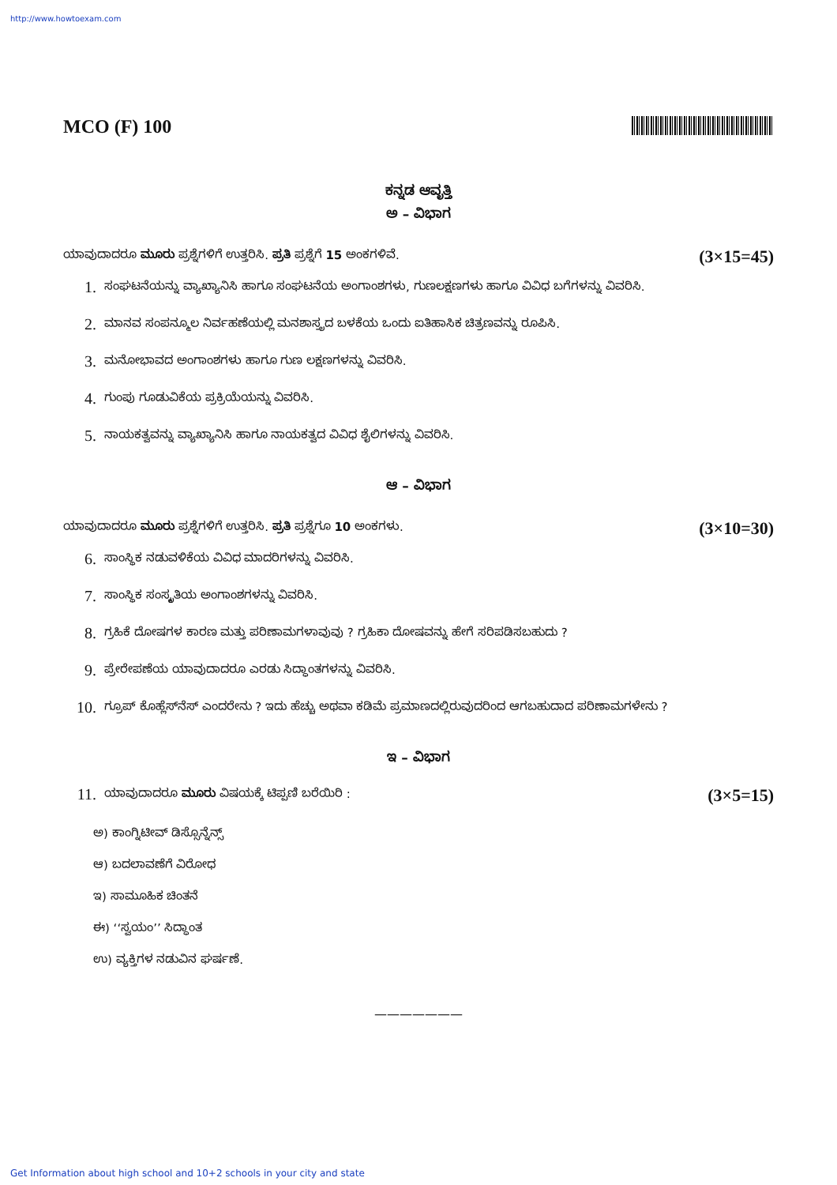http://www.howtoexam.com
MCO (F) 100
ಕನ್ನಡ ಆವೃತ್ತಿ
ಅ – ವಿಭಾಗ
ಯಾವುದಾದರೂ ಮೂರು ಪ್ರಶ್ನೆಗಳಿಗೆ ಉತ್ತರಿಸಿ. ಪ್ರತಿ ಪ್ರಶ್ನೆಗೆ 15 ಅಂಕಗಳಿವೆ. (3×15=45)
1. ಸಂಘಟನೆಯನ್ನು ವ್ಯಾಖ್ಯಾನಿಸಿ ಹಾಗೂ ಸಂಘಟನೆಯ ಅಂಗಾಂಶಗಳು, ಗುಣಲಕ್ಷಣಗಳು ಹಾಗೂ ವಿವಿಧ ಬಗೆಗಳನ್ನು ವಿವರಿಸಿ.
2. ಮಾನವ ಸಂಪನ್ಮೂಲ ನಿರ್ವಹಣೆಯಲ್ಲಿ ಮನಶಾಸ್ತ್ರದ ಬಳಕೆಯ ಒಂದು ಐತಿಹಾಸಿಕ ಚಿತ್ರಣವನ್ನು ರೂಪಿಸಿ.
3. ಮನೋಭಾವದ ಅಂಗಾಂಶಗಳು ಹಾಗೂ ಗುಣ ಲಕ್ಷಣಗಳನ್ನು ವಿವರಿಸಿ.
4. ಗುಂಪು ಗೂಡುವಿಕೆಯ ಪ್ರಕ್ರಿಯೆಯನ್ನು ವಿವರಿಸಿ.
5. ನಾಯಕತ್ವವನ್ನು ವ್ಯಾಖ್ಯಾನಿಸಿ ಹಾಗೂ ನಾಯಕತ್ವದ ವಿವಿಧ ಶೈಲಿಗಳನ್ನು ವಿವರಿಸಿ.
ಆ – ವಿಭಾಗ
ಯಾವುದಾದರೂ ಮೂರು ಪ್ರಶ್ನೆಗಳಿಗೆ ಉತ್ತರಿಸಿ. ಪ್ರತಿ ಪ್ರಶ್ನೆಗೂ 10 ಅಂಕಗಳು. (3×10=30)
6. ಸಾಂಸ್ಥಿಕ ನಡುವಳಿಕೆಯ ವಿವಿಧ ಮಾದರಿಗಳನ್ನು ವಿವರಿಸಿ.
7. ಸಾಂಸ್ಥಿಕ ಸಂಸ್ಕೃತಿಯ ಅಂಗಾಂಶಗಳನ್ನು ವಿವರಿಸಿ.
8. ಗ್ರಹಿಕೆ ದೋಷಗಳ ಕಾರಣ ಮತ್ತು ಪರಿಣಾಮಗಳಾವುವು ? ಗ್ರಹಿಕಾ ದೋಷವನ್ನು ಹೇಗೆ ಸರಿಪಡಿಸಬಹುದು ?
9. ಪ್ರೇರೇಪಣೆಯ ಯಾವುದಾದರೂ ಎರಡು ಸಿದ್ಧಾಂತಗಳನ್ನು ವಿವರಿಸಿ.
10. ಗ್ರೂಪ್ ಕೊಹ್ಲೆಸ್‌ನೆಸ್ ಎಂದರೇನು ? ಇದು ಹೆಚ್ಚು ಅಥವಾ ಕಡಿಮೆ ಪ್ರಮಾಣದಲ್ಲಿರುವುದರಿಂದ ಆಗಬಹುದಾದ ಪರಿಣಾಮಗಳೇನು ?
ಇ – ವಿಭಾಗ
11. ಯಾವುದಾದರೂ ಮೂರು ವಿಷಯಕ್ಕೆ ಟಿಪ್ಪಣಿ ಬರೆಯಿರಿ : (3×5=15)
ಅ) ಕಾಂಗ್ನಿಟೀವ್ ಡಿಸ್ಸೊನ್ನೆನ್ಸ್
ಆ) ಬದಲಾವಣೆಗೆ ವಿರೋಧ
ಇ) ಸಾಮೂಹಿಕ ಚಿಂತನೆ
ಈ) ‘‘ಸ್ವಯಂ’’ ಸಿದ್ಧಾಂತ
ಉ) ವ್ಯಕ್ತಿಗಳ ನಡುವಿನ ಘರ್ಷಣೆ.
———————
Get Information about high school and 10+2 schools in your city and state